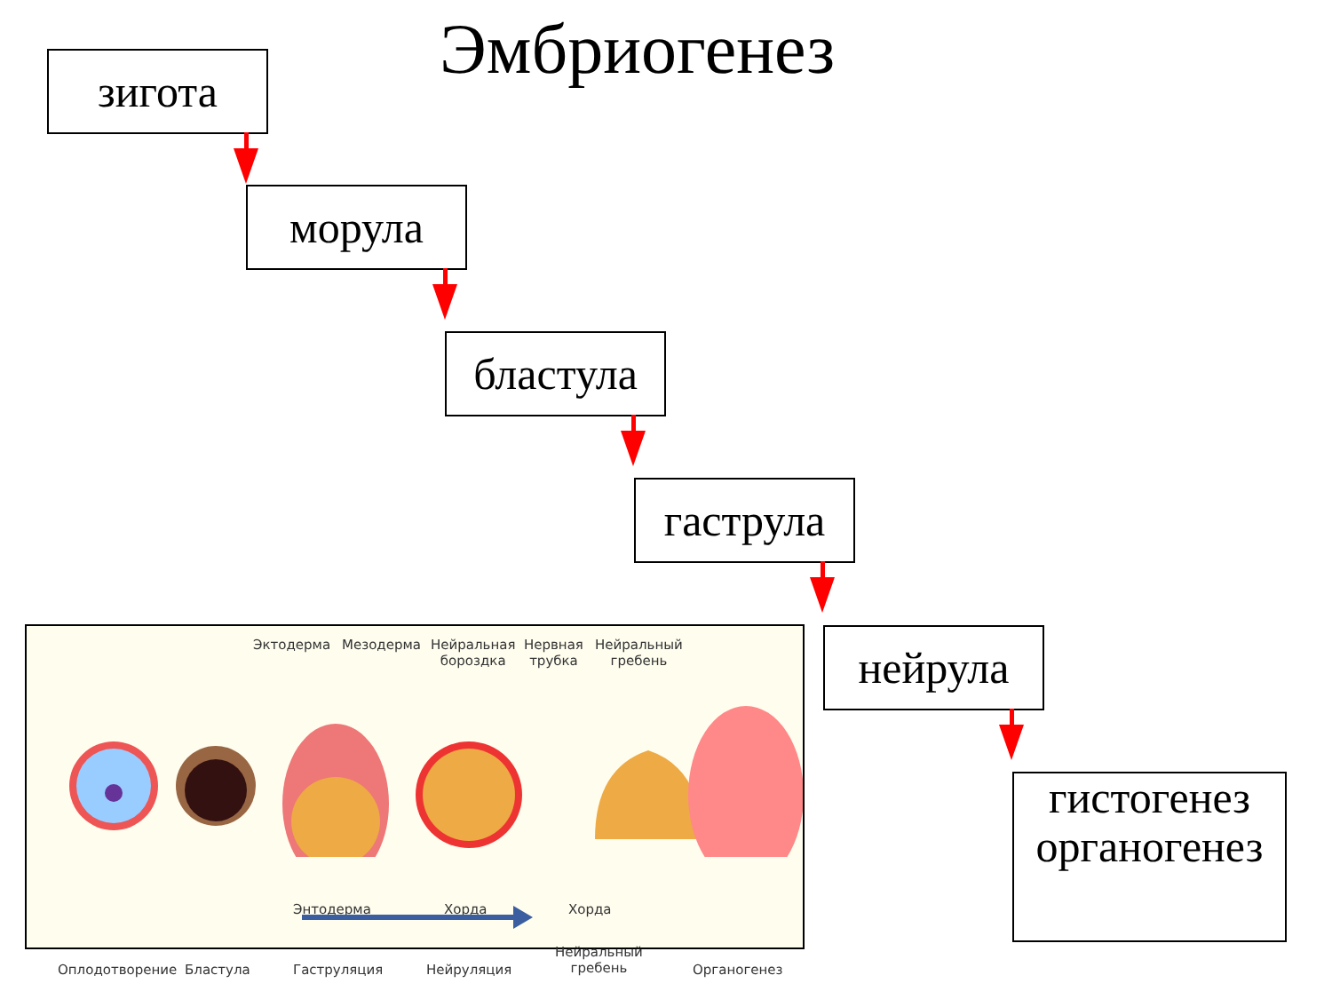Эмбриогенез
зигота
морула
бластула
гаструла
нейрула
гистогенез
органогенез
Эктодерма Мезодерма Нейральная
бороздка
Нервная
трубка
Нейральный
гребень
Энтодерма Хорда Хорда
Оплодотворение Бластула Гаструляция Нейруляция
Нейральный
гребень Органогенез